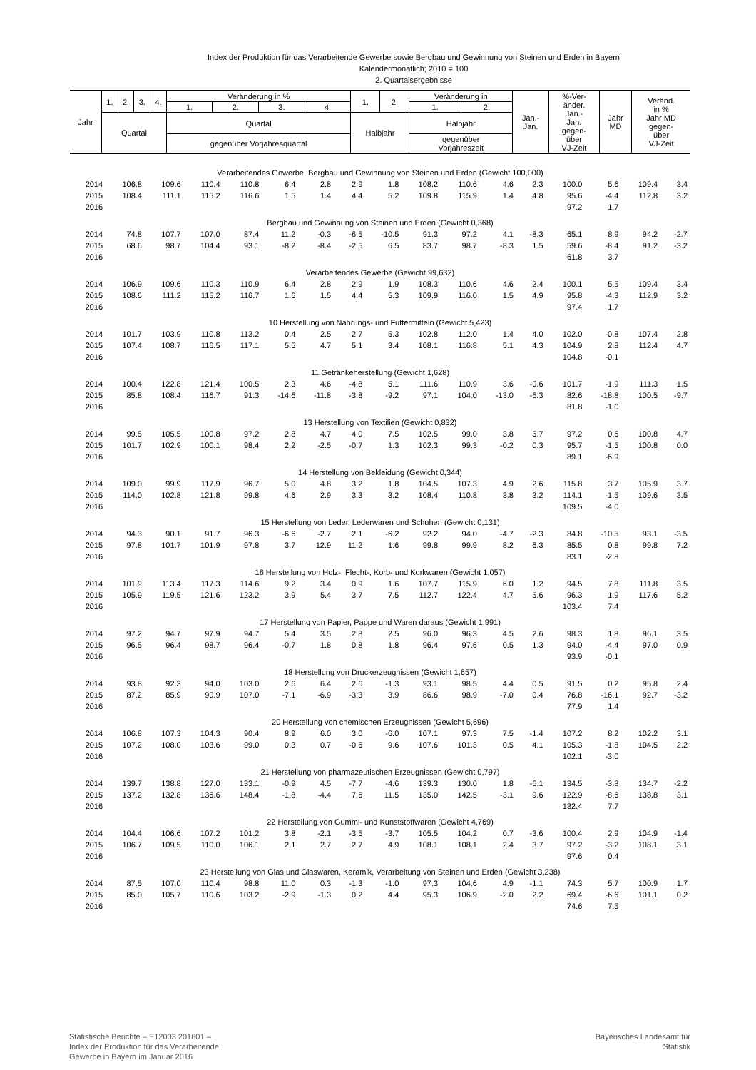Index der Produktion für das Verarbeitende Gewerbe sowie Bergbau und Gewinnung von Steinen und Erden in Bayern
Kalendermonatlich; 2010 = 100
2. Quartalsergebnisse
| Jahr | 1. | 2. | 3. | 4. | Veränderung in % | | | | 1. | 2. | Veränderung in | | Jan.- Jan. | %-Ver- änder. Jan.- Jan. gegen- über VJ-Zeit | Jahr MD | Veränd. in % Jahr MD gegen- über VJ-Zeit |
| | | | | | 1. | 2. | 3. | 4. | | | 1. | 2. | | | | |
| | Quartal | | | | Quartal | | | | Halbjahr | | Halbjahr | | | | | |
| | | | | | gegenüber Vorjahresquartal | | | | | | gegenüber Vorjahreszeit | | | | | |
| Verarbeitendes Gewerbe, Bergbau und Gewinnung von Steinen und Erden (Gewicht 100,000) | | | | | | | | | | | | | | | | |
| 2014 | 106.8 | 109.6 | 110.4 | 110.8 | 6.4 | 2.8 | 2.9 | 1.8 | 108.2 | 110.6 | 4.6 | 2.3 | 100.0 | 5.6 | 109.4 | 3.4 |
| 2015 | 108.4 | 111.1 | 115.2 | 116.6 | 1.5 | 1.4 | 4.4 | 5.2 | 109.8 | 115.9 | 1.4 | 4.8 | 95.6 | -4.4 | 112.8 | 3.2 |
| 2016 | | | | | | | | | | | | | 97.2 | 1.7 | | |
| Bergbau und Gewinnung von Steinen und Erden (Gewicht 0,368) | | | | | | | | | | | | | | | | |
| 2014 | 74.8 | 107.7 | 107.0 | 87.4 | 11.2 | -0.3 | -6.5 | -10.5 | 91.3 | 97.2 | 4.1 | -8.3 | 65.1 | 8.9 | 94.2 | -2.7 |
| 2015 | 68.6 | 98.7 | 104.4 | 93.1 | -8.2 | -8.4 | -2.5 | 6.5 | 83.7 | 98.7 | -8.3 | 1.5 | 59.6 | -8.4 | 91.2 | -3.2 |
| 2016 | | | | | | | | | | | | | 61.8 | 3.7 | | |
| Verarbeitendes Gewerbe (Gewicht 99,632) | | | | | | | | | | | | | | | | |
| 2014 | 106.9 | 109.6 | 110.3 | 110.9 | 6.4 | 2.8 | 2.9 | 1.9 | 108.3 | 110.6 | 4.6 | 2.4 | 100.1 | 5.5 | 109.4 | 3.4 |
| 2015 | 108.6 | 111.2 | 115.2 | 116.7 | 1.6 | 1.5 | 4.4 | 5.3 | 109.9 | 116.0 | 1.5 | 4.9 | 95.8 | -4.3 | 112.9 | 3.2 |
| 2016 | | | | | | | | | | | | | 97.4 | 1.7 | | |
| 10 Herstellung von Nahrungs- und Futtermitteln (Gewicht 5,423) | | | | | | | | | | | | | | | | |
| 2014 | 101.7 | 103.9 | 110.8 | 113.2 | 0.4 | 2.5 | 2.7 | 5.3 | 102.8 | 112.0 | 1.4 | 4.0 | 102.0 | -0.8 | 107.4 | 2.8 |
| 2015 | 107.4 | 108.7 | 116.5 | 117.1 | 5.5 | 4.7 | 5.1 | 3.4 | 108.1 | 116.8 | 5.1 | 4.3 | 104.9 | 2.8 | 112.4 | 4.7 |
| 2016 | | | | | | | | | | | | | 104.8 | -0.1 | | |
| 11 Getränkeherstellung (Gewicht 1,628) | | | | | | | | | | | | | | | | |
| 2014 | 100.4 | 122.8 | 121.4 | 100.5 | 2.3 | 4.6 | -4.8 | 5.1 | 111.6 | 110.9 | 3.6 | -0.6 | 101.7 | -1.9 | 111.3 | 1.5 |
| 2015 | 85.8 | 108.4 | 116.7 | 91.3 | -14.6 | -11.8 | -3.8 | -9.2 | 97.1 | 104.0 | -13.0 | -6.3 | 82.6 | -18.8 | 100.5 | -9.7 |
| 2016 | | | | | | | | | | | | | 81.8 | -1.0 | | |
| 13 Herstellung von Textilien (Gewicht 0,832) | | | | | | | | | | | | | | | | |
| 2014 | 99.5 | 105.5 | 100.8 | 97.2 | 2.8 | 4.7 | 4.0 | 7.5 | 102.5 | 99.0 | 3.8 | 5.7 | 97.2 | 0.6 | 100.8 | 4.7 |
| 2015 | 101.7 | 102.9 | 100.1 | 98.4 | 2.2 | -2.5 | -0.7 | 1.3 | 102.3 | 99.3 | -0.2 | 0.3 | 95.7 | -1.5 | 100.8 | 0.0 |
| 2016 | | | | | | | | | | | | | 89.1 | -6.9 | | |
| 14 Herstellung von Bekleidung (Gewicht 0,344) | | | | | | | | | | | | | | | | |
| 2014 | 109.0 | 99.9 | 117.9 | 96.7 | 5.0 | 4.8 | 3.2 | 1.8 | 104.5 | 107.3 | 4.9 | 2.6 | 115.8 | 3.7 | 105.9 | 3.7 |
| 2015 | 114.0 | 102.8 | 121.8 | 99.8 | 4.6 | 2.9 | 3.3 | 3.2 | 108.4 | 110.8 | 3.8 | 3.2 | 114.1 | -1.5 | 109.6 | 3.5 |
| 2016 | | | | | | | | | | | | | 109.5 | -4.0 | | |
| 15 Herstellung von Leder, Lederwaren und Schuhen (Gewicht 0,131) | | | | | | | | | | | | | | | | |
| 2014 | 94.3 | 90.1 | 91.7 | 96.3 | -6.6 | -2.7 | 2.1 | -6.2 | 92.2 | 94.0 | -4.7 | -2.3 | 84.8 | -10.5 | 93.1 | -3.5 |
| 2015 | 97.8 | 101.7 | 101.9 | 97.8 | 3.7 | 12.9 | 11.2 | 1.6 | 99.8 | 99.9 | 8.2 | 6.3 | 85.5 | 0.8 | 99.8 | 7.2 |
| 2016 | | | | | | | | | | | | | 83.1 | -2.8 | | |
| 16 Herstellung von Holz-, Flecht-, Korb- und Korkwaren (Gewicht 1,057) | | | | | | | | | | | | | | | | |
| 2014 | 101.9 | 113.4 | 117.3 | 114.6 | 9.2 | 3.4 | 0.9 | 1.6 | 107.7 | 115.9 | 6.0 | 1.2 | 94.5 | 7.8 | 111.8 | 3.5 |
| 2015 | 105.9 | 119.5 | 121.6 | 123.2 | 3.9 | 5.4 | 3.7 | 7.5 | 112.7 | 122.4 | 4.7 | 5.6 | 96.3 | 1.9 | 117.6 | 5.2 |
| 2016 | | | | | | | | | | | | | 103.4 | 7.4 | | |
| 17 Herstellung von Papier, Pappe und Waren daraus (Gewicht 1,991) | | | | | | | | | | | | | | | | |
| 2014 | 97.2 | 94.7 | 97.9 | 94.7 | 5.4 | 3.5 | 2.8 | 2.5 | 96.0 | 96.3 | 4.5 | 2.6 | 98.3 | 1.8 | 96.1 | 3.5 |
| 2015 | 96.5 | 96.4 | 98.7 | 96.4 | -0.7 | 1.8 | 0.8 | 1.8 | 96.4 | 97.6 | 0.5 | 1.3 | 94.0 | -4.4 | 97.0 | 0.9 |
| 2016 | | | | | | | | | | | | | 93.9 | -0.1 | | |
| 18 Herstellung von Druckerzeugnissen (Gewicht 1,657) | | | | | | | | | | | | | | | | |
| 2014 | 93.8 | 92.3 | 94.0 | 103.0 | 2.6 | 6.4 | 2.6 | -1.3 | 93.1 | 98.5 | 4.4 | 0.5 | 91.5 | 0.2 | 95.8 | 2.4 |
| 2015 | 87.2 | 85.9 | 90.9 | 107.0 | -7.1 | -6.9 | -3.3 | 3.9 | 86.6 | 98.9 | -7.0 | 0.4 | 76.8 | -16.1 | 92.7 | -3.2 |
| 2016 | | | | | | | | | | | | | 77.9 | 1.4 | | |
| 20 Herstellung von chemischen Erzeugnissen (Gewicht 5,696) | | | | | | | | | | | | | | | | |
| 2014 | 106.8 | 107.3 | 104.3 | 90.4 | 8.9 | 6.0 | 3.0 | -6.0 | 107.1 | 97.3 | 7.5 | -1.4 | 107.2 | 8.2 | 102.2 | 3.1 |
| 2015 | 107.2 | 108.0 | 103.6 | 99.0 | 0.3 | 0.7 | -0.6 | 9.6 | 107.6 | 101.3 | 0.5 | 4.1 | 105.3 | -1.8 | 104.5 | 2.2 |
| 2016 | | | | | | | | | | | | | 102.1 | -3.0 | | |
| 21 Herstellung von pharmazeutischen Erzeugnissen (Gewicht 0,797) | | | | | | | | | | | | | | | | |
| 2014 | 139.7 | 138.8 | 127.0 | 133.1 | -0.9 | 4.5 | -7.7 | -4.6 | 139.3 | 130.0 | 1.8 | -6.1 | 134.5 | -3.8 | 134.7 | -2.2 |
| 2015 | 137.2 | 132.8 | 136.6 | 148.4 | -1.8 | -4.4 | 7.6 | 11.5 | 135.0 | 142.5 | -3.1 | 9.6 | 122.9 | -8.6 | 138.8 | 3.1 |
| 2016 | | | | | | | | | | | | | 132.4 | 7.7 | | |
| 22 Herstellung von Gummi- und Kunststoffwaren (Gewicht 4,769) | | | | | | | | | | | | | | | | |
| 2014 | 104.4 | 106.6 | 107.2 | 101.2 | 3.8 | -2.1 | -3.5 | -3.7 | 105.5 | 104.2 | 0.7 | -3.6 | 100.4 | 2.9 | 104.9 | -1.4 |
| 2015 | 106.7 | 109.5 | 110.0 | 106.1 | 2.1 | 2.7 | 2.7 | 4.9 | 108.1 | 108.1 | 2.4 | 3.7 | 97.2 | -3.2 | 108.1 | 3.1 |
| 2016 | | | | | | | | | | | | | 97.6 | 0.4 | | |
| 23 Herstellung von Glas und Glaswaren, Keramik, Verarbeitung von Steinen und Erden (Gewicht 3,238) | | | | | | | | | | | | | | | | |
| 2014 | 87.5 | 107.0 | 110.4 | 98.8 | 11.0 | 0.3 | -1.3 | -1.0 | 97.3 | 104.6 | 4.9 | -1.1 | 74.3 | 5.7 | 100.9 | 1.7 |
| 2015 | 85.0 | 105.7 | 110.6 | 103.2 | -2.9 | -1.3 | 0.2 | 4.4 | 95.3 | 106.9 | -2.0 | 2.2 | 69.4 | -6.6 | 101.1 | 0.2 |
| 2016 | | | | | | | | | | | | | 74.6 | 7.5 | | |
Statistische Berichte – E12003 201601 –
Index der Produktion für das Verarbeitende
Gewerbe in Bayern im Januar 2016
Bayerisches Landesamt für
Statistik